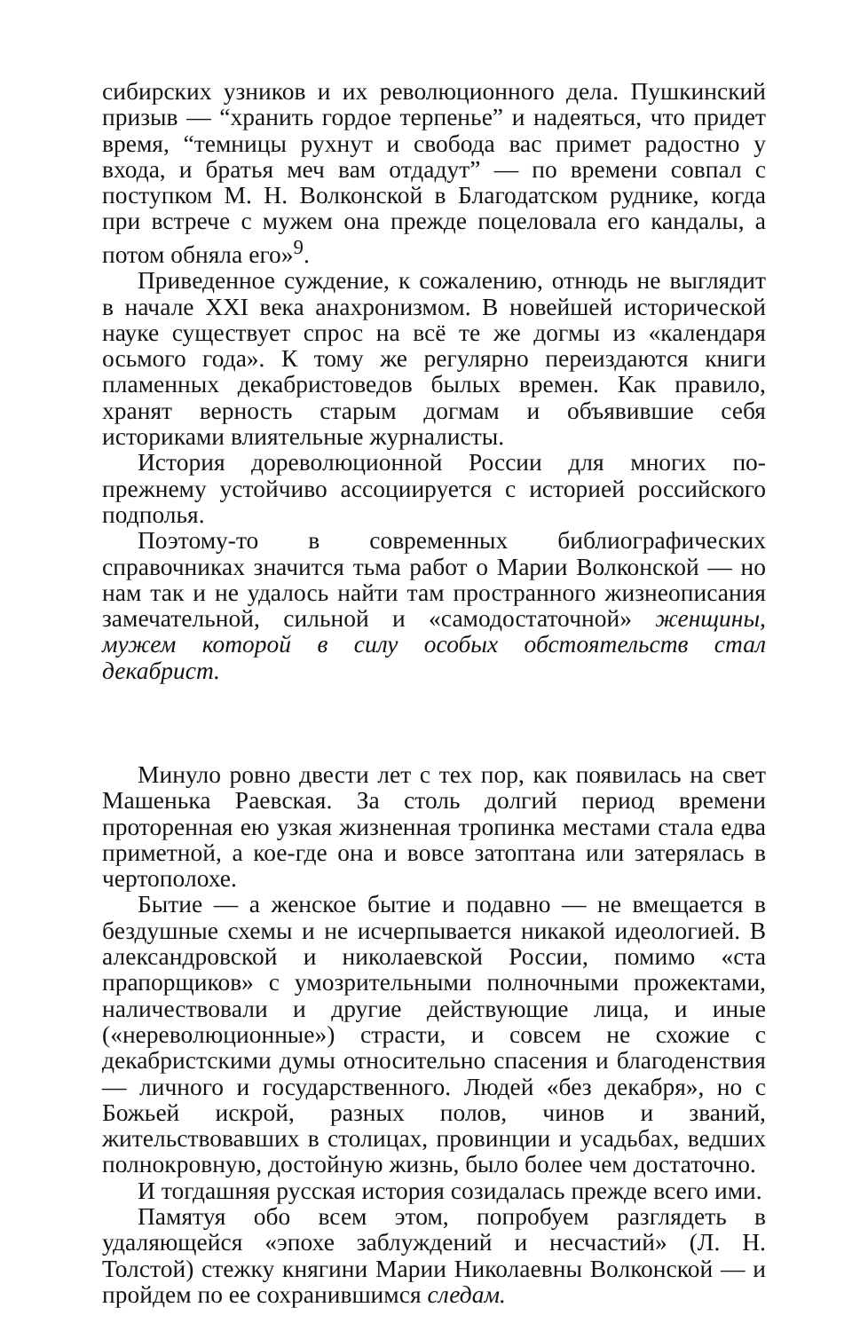сибирских узников и их революционного дела. Пушкинский призыв — “хранить гордое терпенье” и надеяться, что придет время, “темницы рухнут и свобода вас примет радостно у входа, и братья меч вам отдадут” — по времени совпал с поступком М. Н. Волконской в Благодатском руднике, когда при встрече с мужем она прежде поцеловала его кандалы, а потом обняла его»<sup>9</sup>.
Приведенное суждение, к сожалению, отнюдь не выглядит в начале XXI века анахронизмом. В новейшей исторической науке существует спрос на всё те же догмы из «календаря осьмого года». К тому же регулярно переиздаются книги пламенных декабристоведов былых времен. Как правило, хранят верность старым догмам и объявившие себя историками влиятельные журналисты.
История дореволюционной России для многих по-прежнему устойчиво ассоциируется с историей российского подполья.
Поэтому-то в современных библиографических справочниках значится тьма работ о Марии Волконской — но нам так и не удалось найти там пространного жизнеописания замечательной, сильной и «самодостаточной» женщины, мужем которой в силу особых обстоятельств стал декабрист.
Минуло ровно двести лет с тех пор, как появилась на свет Машенька Раевская. За столь долгий период времени проторенная ею узкая жизненная тропинка местами стала едва приметной, а кое-где она и вовсе затоптана или затерялась в чертополохе.
Бытие — а женское бытие и подавно — не вмещается в бездушные схемы и не исчерпывается никакой идеологией. В александровской и николаевской России, помимо «ста прапорщиков» с умозрительными полночными прожектами, наличествовали и другие действующие лица, и иные («нереволюционные») страсти, и совсем не схожие с декабристскими думы относительно спасения и благоденствия — личного и государственного. Людей «без декабря», но с Божьей искрой, разных полов, чинов и званий, жительствовавших в столицах, провинции и усадьбах, ведших полнокровную, достойную жизнь, было более чем достаточно.
И тогдашняя русская история созидалась прежде всего ими.
Памятуя обо всем этом, попробуем разглядеть в удаляющейся «эпохе заблуждений и несчастий» (Л. Н. Толстой) стежку княгини Марии Николаевны Волконской — и пройдем по ее сохранившимся следам.